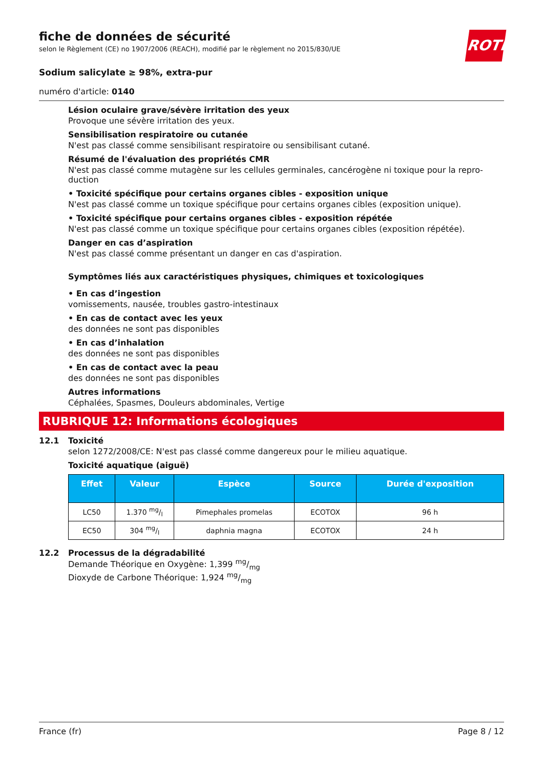ROTH
fiche de données de sécurité
selon le Règlement (CE) no 1907/2006 (REACH), modifié par le règlement no 2015/830/UE
Sodium salicylate ≥ 98%, extra-pur
numéro d'article: 0140
Lésion oculaire grave/sévère irritation des yeux
Provoque une sévère irritation des yeux.
Sensibilisation respiratoire ou cutanée
N'est pas classé comme sensibilisant respiratoire ou sensibilisant cutané.
Résumé de l'évaluation des propriétés CMR
N'est pas classé comme mutagène sur les cellules germinales, cancérogène ni toxique pour la repro­duction
• Toxicité spécifique pour certains organes cibles - exposition unique
N'est pas classé comme un toxique spécifique pour certains organes cibles (exposition unique).
• Toxicité spécifique pour certains organes cibles - exposition répétée
N'est pas classé comme un toxique spécifique pour certains organes cibles (exposition répétée).
Danger en cas d’aspiration
N'est pas classé comme présentant un danger en cas d'aspiration.
Symptômes liés aux caractéristiques physiques, chimiques et toxicologiques
• En cas d’ingestion
vomissements, nausée, troubles gastro-intestinaux
• En cas de contact avec les yeux
des données ne sont pas disponibles
• En cas d’inhalation
des données ne sont pas disponibles
• En cas de contact avec la peau
des données ne sont pas disponibles
Autres informations
Céphalées, Spasmes, Douleurs abdominales, Vertige
RUBRIQUE 12: Informations écologiques
12.1 Toxicité
selon 1272/2008/CE: N'est pas classé comme dangereux pour le milieu aquatique.
Toxicité aquatique (aiguë)
| Effet | Valeur | Espèce | Source | Durée d'ex­position |
| --- | --- | --- | --- | --- |
| LC50 | 1.370 mg/l | Pimephales promelas | ECOTOX | 96 h |
| EC50 | 304 mg/l | daphnia magna | ECOTOX | 24 h |
12.2 Processus de la dégradabilité
Demande Théorique en Oxygène: 1,399 mg/mg
Dioxyde de Carbone Théorique: 1,924 mg/mg
France (fr) Page 8 / 12